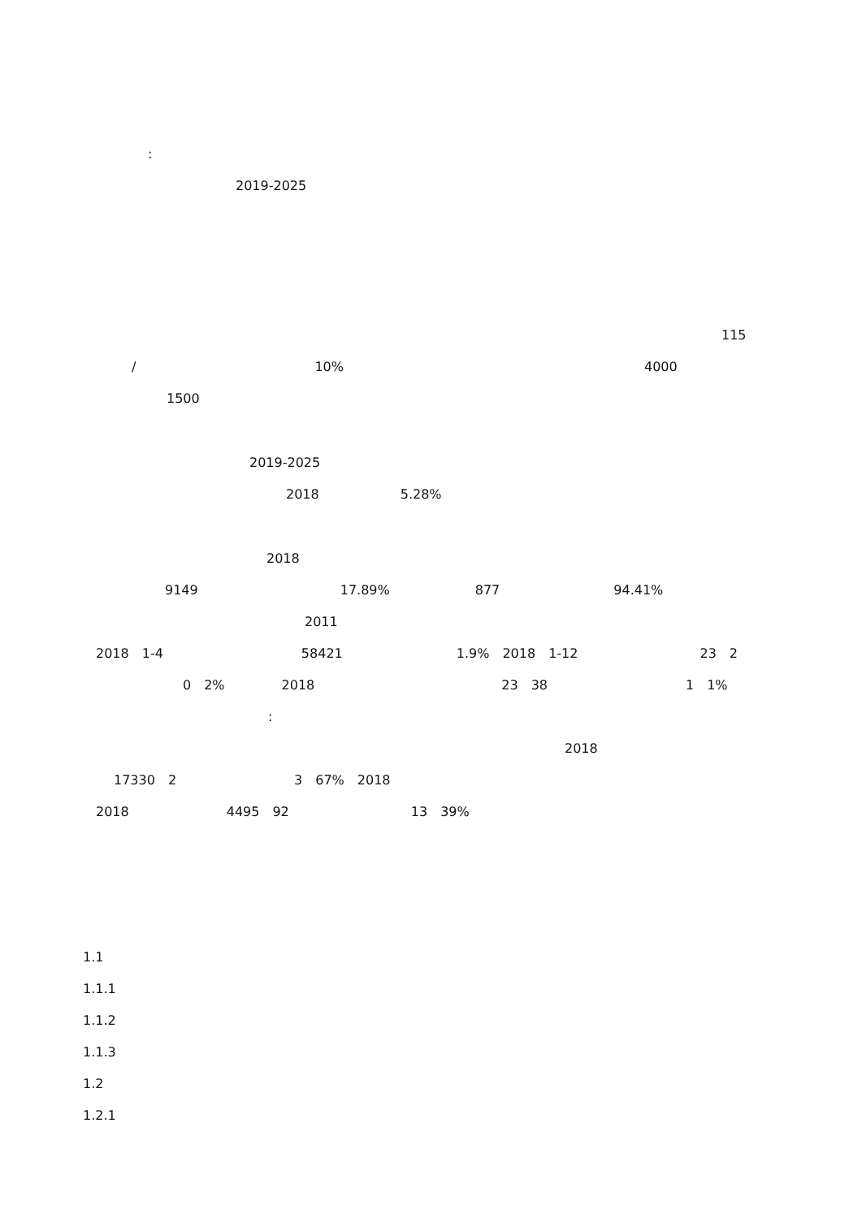:
2019-2025
115
/ 10% 4000
1500
2019-2025
2018 5.28%
2018
9149 17.89% 877 94.41%
2011
2018　1-4 58421 1.9%　2018　1-12 23　2
0　2% 2018 23　38 1　1%
:
2018
17330　2 3　67%　2018
2018 4495　92 13　39%
1.1
1.1.1
1.1.2
1.1.3
1.2
1.2.1